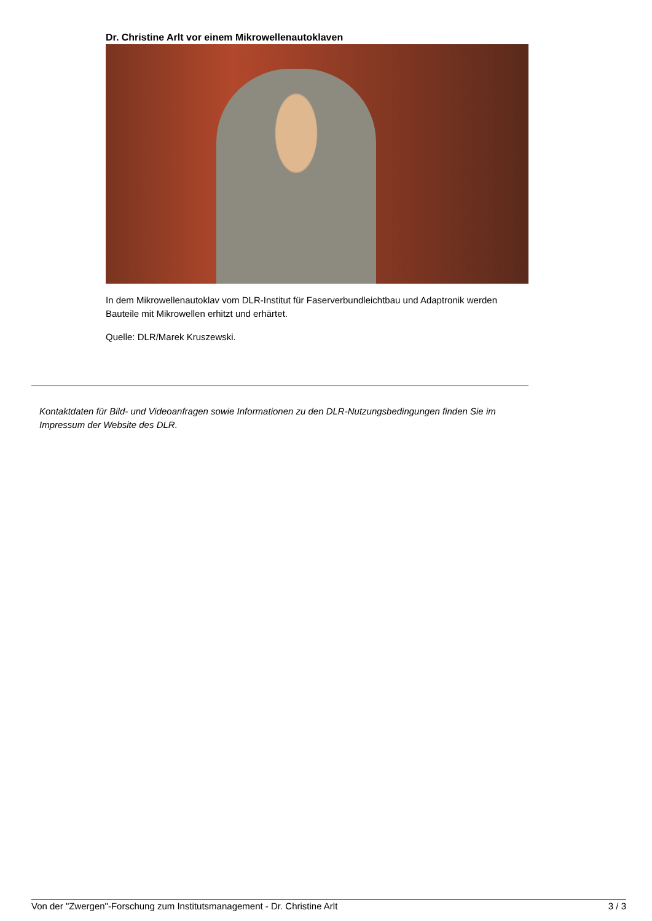Dr. Christine Arlt vor einem Mikrowellenautoklaven
In dem Mikrowellenautoklav vom DLR-Institut für Faserverbundleichtbau und Adaptronik werden Bauteile mit Mikrowellen erhitzt und erhärtet.
Quelle: DLR/Marek Kruszewski.
Kontaktdaten für Bild- und Videoanfragen sowie Informationen zu den DLR-Nutzungsbedingungen finden Sie im Impressum der Website des DLR.
Von der "Zwergen"-Forschung zum Institutsmanagement - Dr. Christine Arlt 3 / 3